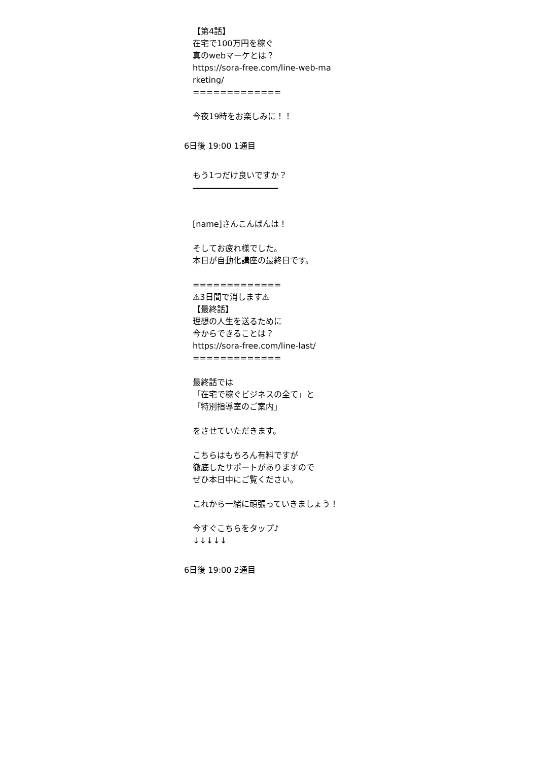【第4話】 在宅で100万円を稼ぐ 真のwebマーケとは？ https://sora-free.com/line-web-ma rketing/ ============= 今夜19時をお楽しみに！！
6日後 19:00 1通目
もう1つだけ良いですか？ [name]さんこんばんは！ そしてお疲れ様でした。 本日が自動化講座の最終日です。 ============= ⚠3日間で消します⚠ 【最終話】 理想の人生を送るために 今からできることは？ https://sora-free.com/line-last/ ============= 最終話では 「在宅で稼ぐビジネスの全て」と 「特別指導室のご案内」 をさせていただきます。 こちらはもちろん有料ですが 徹底したサポートがありますので ぜひ本日中にご覧ください。 これから一緒に頑張っていきましょう！ 今すぐこちらをタップ♪ ↓↓↓↓↓
6日後 19:00 2通目